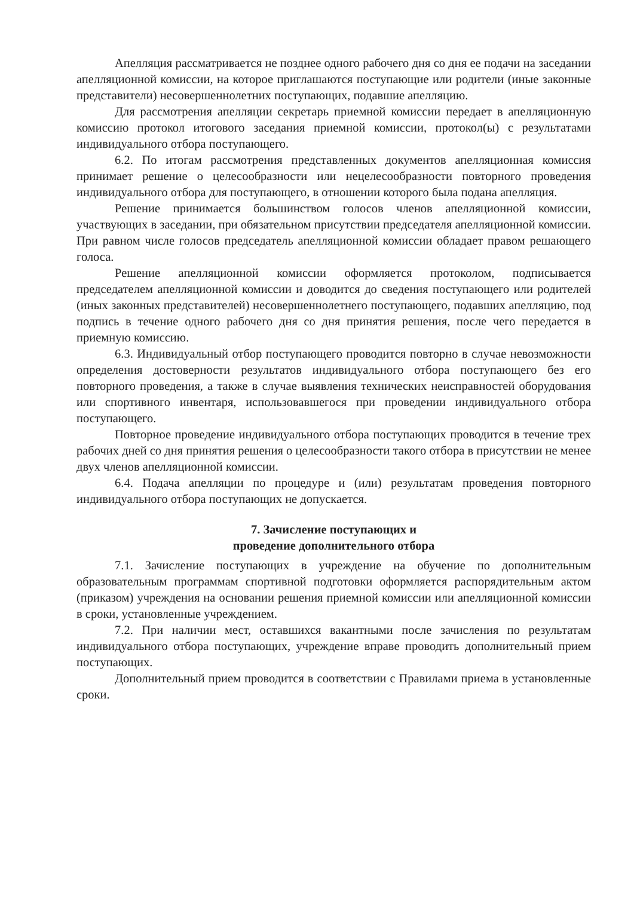Апелляция рассматривается не позднее одного рабочего дня со дня ее подачи на заседании апелляционной комиссии, на которое приглашаются поступающие или родители (иные законные представители) несовершеннолетних поступающих, подавшие апелляцию.
Для рассмотрения апелляции секретарь приемной комиссии передает в апелляционную комиссию протокол итогового заседания приемной комиссии, протокол(ы) с результатами индивидуального отбора поступающего.
6.2. По итогам рассмотрения представленных документов апелляционная комиссия принимает решение о целесообразности или нецелесообразности повторного проведения индивидуального отбора для поступающего, в отношении которого была подана апелляция.
Решение принимается большинством голосов членов апелляционной комиссии, участвующих в заседании, при обязательном присутствии председателя апелляционной комиссии. При равном числе голосов председатель апелляционной комиссии обладает правом решающего голоса.
Решение апелляционной комиссии оформляется протоколом, подписывается председателем апелляционной комиссии и доводится до сведения поступающего или родителей (иных законных представителей) несовершеннолетнего поступающего, подавших апелляцию, под подпись в течение одного рабочего дня со дня принятия решения, после чего передается в приемную комиссию.
6.3. Индивидуальный отбор поступающего проводится повторно в случае невозможности определения достоверности результатов индивидуального отбора поступающего без его повторного проведения, а также в случае выявления технических неисправностей оборудования или спортивного инвентаря, использовавшегося при проведении индивидуального отбора поступающего.
Повторное проведение индивидуального отбора поступающих проводится в течение трех рабочих дней со дня принятия решения о целесообразности такого отбора в присутствии не менее двух членов апелляционной комиссии.
6.4. Подача апелляции по процедуре и (или) результатам проведения повторного индивидуального отбора поступающих не допускается.
7. Зачисление поступающих и
проведение дополнительного отбора
7.1. Зачисление поступающих в учреждение на обучение по дополнительным образовательным программам спортивной подготовки оформляется распорядительным актом (приказом) учреждения на основании решения приемной комиссии или апелляционной комиссии в сроки, установленные учреждением.
7.2. При наличии мест, оставшихся вакантными после зачисления по результатам индивидуального отбора поступающих, учреждение вправе проводить дополнительный прием поступающих.
Дополнительный прием проводится в соответствии с Правилами приема в установленные сроки.